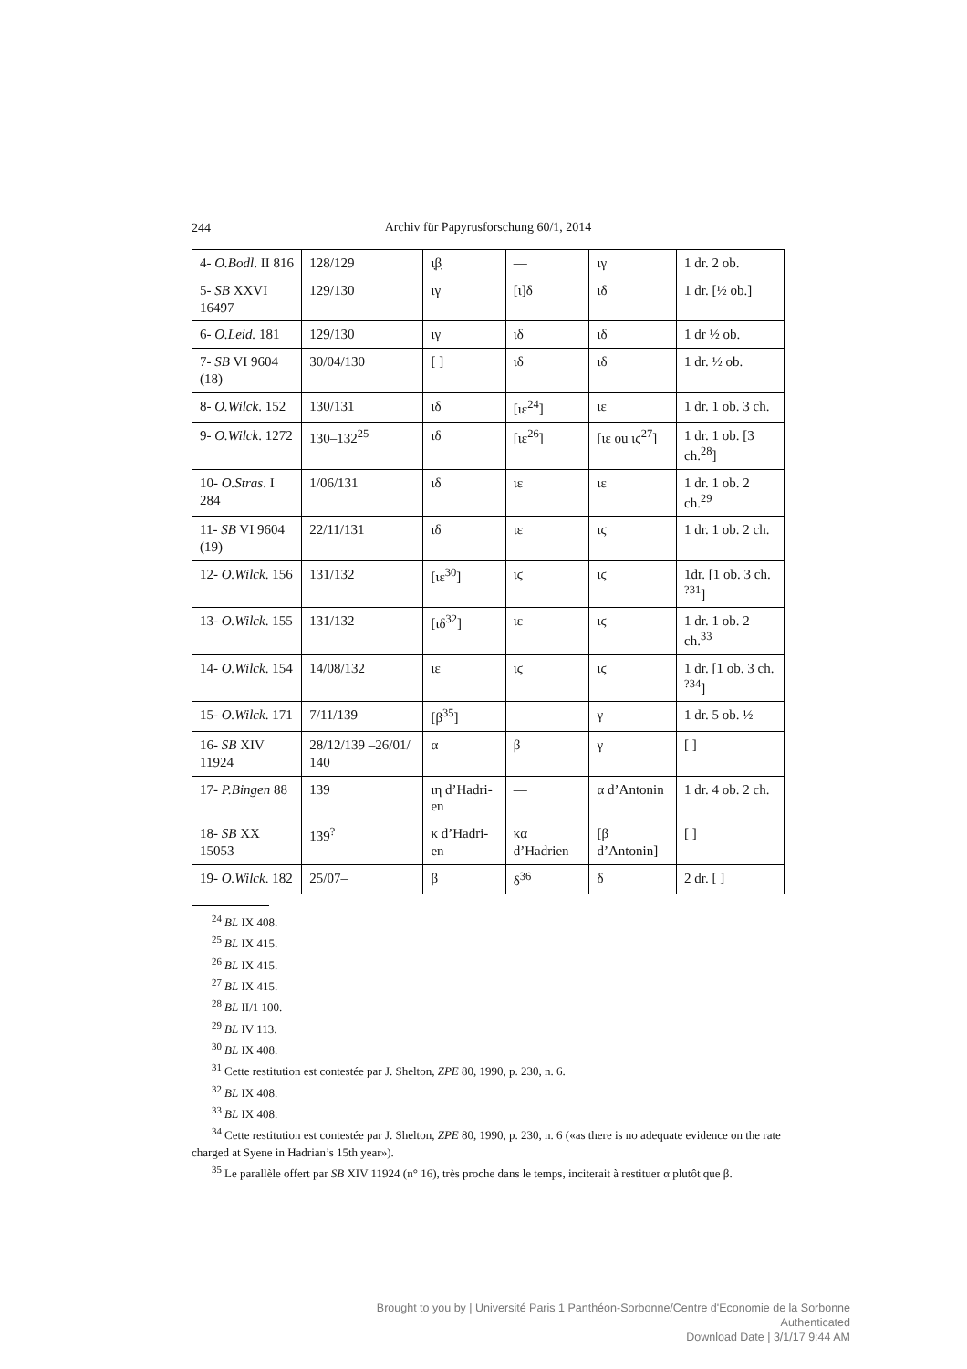244
Archiv für Papyrusforschung 60/1, 2014
| 4- O.Bodl . II 816 | 128/129 | ι̣β̣ | — | ιγ | 1 dr. 2 ob. |
| 5- SB XXVI 16497 | 129/130 | ιγ | [ι]δ | ιδ | 1 dr. [½ ob.] |
| 6- O.Leid. 181 | 129/130 | ιγ | ιδ | ιδ | 1 dr ½ ob. |
| 7- SB VI 9604 (18) | 30/04/130 | [ ] | ιδ | ιδ | 1 dr. ½ ob. |
| 8- O.Wilck . 152 | 130/131 | ιδ | [ιε<sup>24</sup>] | ιε | 1 dr. 1 ob. 3 ch. |
| 9- O.Wilck . 1272 | 130–132<sup>25</sup> | ιδ | [ιε<sup>26</sup>] | [ιε ou ιϛ<sup>27</sup>] | 1 dr. 1 ob. [3 ch.<sup>28</sup>] |
| 10- O.Stras . I 284 | 1/06/131 | ιδ | ιε | ιε | 1 dr. 1 ob. 2 ch.<sup>29</sup> |
| 11- SB VI 9604 (19) | 22/11/131 | ιδ | ιε | ιϛ | 1 dr. 1 ob. 2 ch. |
| 12- O.Wilck . 156 | 131/132 | [ιε<sup>30</sup>] | ιϛ | ιϛ | 1dr. [1 ob. 3 ch. <sup>?31</sup>] |
| 13- O.Wilck . 155 | 131/132 | [ιδ<sup>32</sup>] | ιε | ιϛ | 1 dr. 1 ob. 2 ch.<sup>33</sup> |
| 14- O.Wilck . 154 | 14/08/132 | ιε | ιϛ | ιϛ | 1 dr. [1 ob. 3 ch. <sup>?34</sup>] |
| 15- O.Wilck . 171 | 7/11/139 | [β<sup>35</sup>] | — | γ | 1 dr. 5 ob. ½ |
| 16- SB XIV 11924 | 28/12/139 –26/01/ 140 | α | β | γ | [ ] |
| 17- P.Bingen 88 | 139 | ιη d’Hadri-en | — | α d’Antonin | 1 dr. 4 ob. 2 ch. |
| 18- SB XX 15053 | 139<sup>?</sup> | κ d’Hadri-en | κα d’Hadrien | [β d’Antonin] | [ ] |
| 19- O.Wilck . 182 | 25/07– | β | δ<sup>36</sup> | δ | 2 dr. [ ] |
<sup>24</sup> BL IX 408.
<sup>25</sup> BL IX 415.
<sup>26</sup> BL IX 415.
<sup>27</sup> BL IX 415.
<sup>28</sup> BL II/1 100.
<sup>29</sup> BL IV 113.
<sup>30</sup> BL IX 408.
<sup>31</sup> Cette restitution est contestée par J. Shelton, ZPE 80, 1990, p. 230, n. 6.
<sup>32</sup> BL IX 408.
<sup>33</sup> BL IX 408.
<sup>34</sup> Cette restitution est contestée par J. Shelton, ZPE 80, 1990, p. 230, n. 6 («as there is no adequate evidence on the rate charged at Syene in Hadrian’s 15th year»).
<sup>35</sup> Le parallèle offert par SB XIV 11924 (n° 16), très proche dans le temps, inciterait à restituer α plutôt que β.
Brought to you by | Université Paris 1 Panthéon-Sorbonne/Centre d'Economie de la Sorbonne
Authenticated
Download Date | 3/1/17 9:44 AM